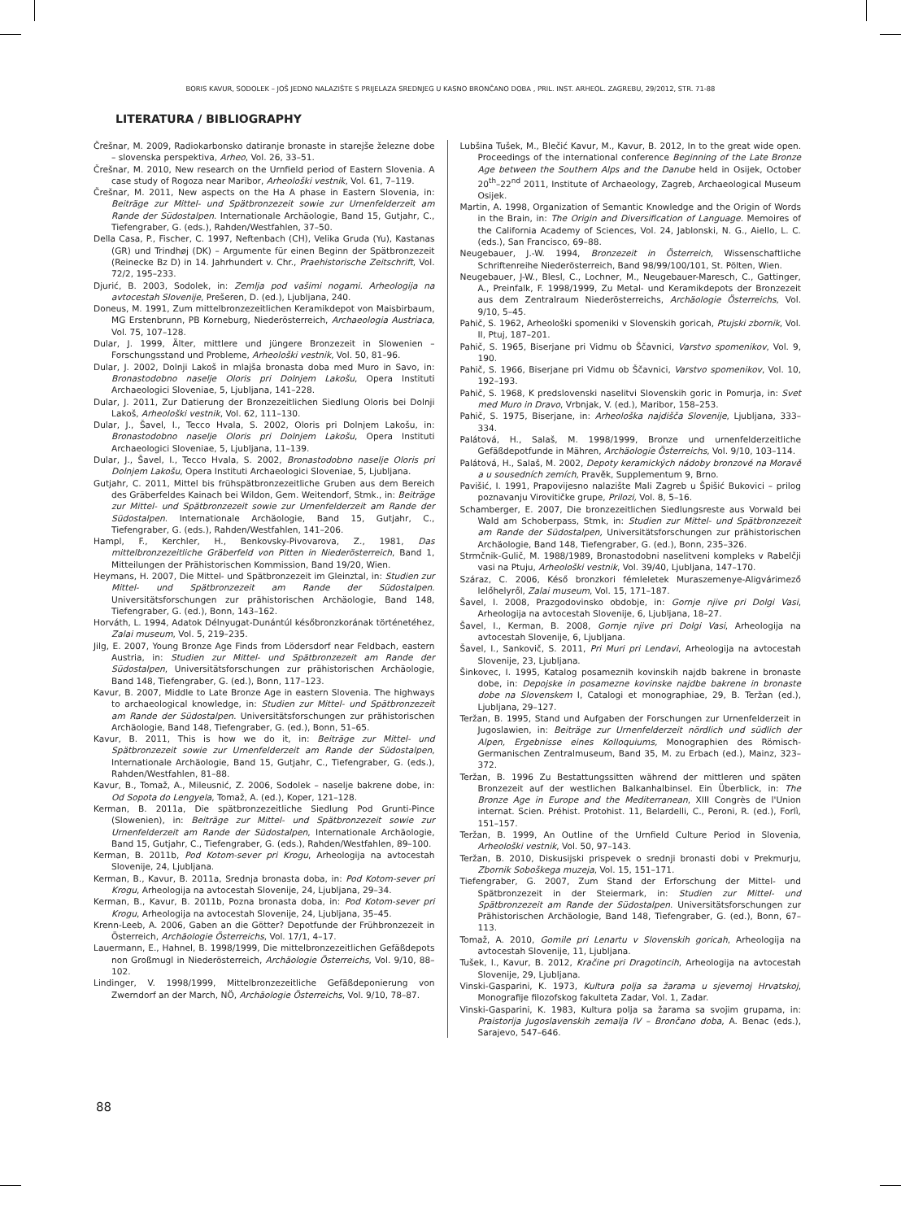BORIS KAVUR, SODOLEK – JOŠ JEDNO NALAZIŠTE S PRIJELAZA SREDNJEG U KASNO BRONČANO DOBA , PRIL. INST. ARHEOL. ZAGREBU, 29/2012, STR. 71-88
LITERATURA / BIBLIOGRAPHY
Črešnar, M. 2009, Radiokarbonsko datiranje bronaste in starejše železne dobe – slovenska perspektiva, Arheo, Vol. 26, 33–51.
Črešnar, M. 2010, New research on the Urnfield period of Eastern Slovenia. A case study of Rogoza near Maribor, Arheološki vestnik, Vol. 61, 7–119.
Črešnar, M. 2011, New aspects on the Ha A phase in Eastern Slovenia, in: Beiträge zur Mittel- und Spätbronzezeit sowie zur Urnenfelderzeit am Rande der Südostalpen. Internationale Archäologie, Band 15, Gutjahr, C., Tiefengraber, G. (eds.), Rahden/Westfahlen, 37–50.
Della Casa, P., Fischer, C. 1997, Neftenbach (CH), Velika Gruda (Yu), Kastanas (GR) und Trindhøj (DK) – Argumente für einen Beginn der Spätbronzezeit (Reinecke Bz D) in 14. Jahrhundert v. Chr., Praehistorische Zeitschrift, Vol. 72/2, 195–233.
Djurić, B. 2003, Sodolek, in: Zemlja pod vašimi nogami. Arheologija na avtocestah Slovenije, Prešeren, D. (ed.), Ljubljana, 240.
Doneus, M. 1991, Zum mittelbronzezeitlichen Keramikdepot von Maisbirbaum, MG Erstenbrunn, PB Korneburg, Niederösterreich, Archaeologia Austriaca, Vol. 75, 107–128.
Dular, J. 1999, Älter, mittlere und jüngere Bronzezeit in Slowenien – Forschungsstand und Probleme, Arheološki vestnik, Vol. 50, 81–96.
Dular, J. 2002, Dolnji Lakoš in mlajša bronasta doba med Muro in Savo, in: Bronastodobno naselje Oloris pri Dolnjem Lakošu, Opera Instituti Archaeologici Sloveniae, 5, Ljubljana, 141–228.
Dular, J. 2011, Zur Datierung der Bronzezeitlichen Siedlung Oloris bei Dolnji Lakoš, Arheološki vestnik, Vol. 62, 111–130.
Dular, J., Šavel, I., Tecco Hvala, S. 2002, Oloris pri Dolnjem Lakošu, in: Bronastodobno naselje Oloris pri Dolnjem Lakošu, Opera Instituti Archaeologici Sloveniae, 5, Ljubljana, 11–139.
Dular, J., Šavel, I., Tecco Hvala, S. 2002, Bronastodobno naselje Oloris pri Dolnjem Lakošu, Opera Instituti Archaeologici Sloveniae, 5, Ljubljana.
Gutjahr, C. 2011, Mittel bis frühspätbronzezeitliche Gruben aus dem Bereich des Gräberfeldes Kainach bei Wildon, Gem. Weitendorf, Stmk., in: Beiträge zur Mittel- und Spätbronzezeit sowie zur Urnenfelderzeit am Rande der Südostalpen. Internationale Archäologie, Band 15, Gutjahr, C., Tiefengraber, G. (eds.), Rahden/Westfahlen, 141–206.
Hampl, F., Kerchler, H., Benkovsky-Pivovarova, Z., 1981, Das mittelbronzezeitliche Gräberfeld von Pitten in Niederösterreich, Band 1, Mitteilungen der Prähistorischen Kommission, Band 19/20, Wien.
Heymans, H. 2007, Die Mittel- und Spätbronzezeit im Gleinztal, in: Studien zur Mittel- und Spätbronzezeit am Rande der Südostalpen. Universitätsforschungen zur prähistorischen Archäologie, Band 148, Tiefengraber, G. (ed.), Bonn, 143–162.
Horváth, L. 1994, Adatok Délnyugat-Dunántúl későbronzkorának történetéhez, Zalai museum, Vol. 5, 219–235.
Jilg, E. 2007, Young Bronze Age Finds from Lödersdorf near Feldbach, eastern Austria, in: Studien zur Mittel- und Spätbronzezeit am Rande der Südostalpen, Universitätsforschungen zur prähistorischen Archäologie, Band 148, Tiefengraber, G. (ed.), Bonn, 117–123.
Kavur, B. 2007, Middle to Late Bronze Age in eastern Slovenia. The highways to archaeological knowledge, in: Studien zur Mittel- und Spätbronzezeit am Rande der Südostalpen. Universitätsforschungen zur prähistorischen Archäologie, Band 148, Tiefengraber, G. (ed.), Bonn, 51–65.
Kavur, B. 2011, This is how we do it, in: Beiträge zur Mittel- und Spätbronzezeit sowie zur Urnenfelderzeit am Rande der Südostalpen, Internationale Archäologie, Band 15, Gutjahr, C., Tiefengraber, G. (eds.), Rahden/Westfahlen, 81–88.
Kavur, B., Tomaž, A., Mileusnić, Z. 2006, Sodolek – naselje bakrene dobe, in: Od Sopota do Lengyela, Tomaž, A. (ed.), Koper, 121–128.
Kerman, B. 2011a, Die spätbronzezeitliche Siedlung Pod Grunti-Pince (Slowenien), in: Beiträge zur Mittel- und Spätbronzezeit sowie zur Urnenfelderzeit am Rande der Südostalpen, Internationale Archäologie, Band 15, Gutjahr, C., Tiefengraber, G. (eds.), Rahden/Westfahlen, 89–100.
Kerman, B. 2011b, Pod Kotom-sever pri Krogu, Arheologija na avtocestah Slovenije, 24, Ljubljana.
Kerman, B., Kavur, B. 2011a, Srednja bronasta doba, in: Pod Kotom-sever pri Krogu, Arheologija na avtocestah Slovenije, 24, Ljubljana, 29–34.
Kerman, B., Kavur, B. 2011b, Pozna bronasta doba, in: Pod Kotom-sever pri Krogu, Arheologija na avtocestah Slovenije, 24, Ljubljana, 35–45.
Krenn-Leeb, A. 2006, Gaben an die Götter? Depotfunde der Frühbronzezeit in Österreich, Archäologie Österreichs, Vol. 17/1, 4–17.
Lauermann, E., Hahnel, B. 1998/1999, Die mittelbronzezeitlichen Gefäßdepots non Großmugl in Niederösterreich, Archäologie Österreichs, Vol. 9/10, 88–102.
Lindinger, V. 1998/1999, Mittelbronzezeitliche Gefäßdeponierung von Zwerndorf an der March, NÖ, Archäologie Österreichs, Vol. 9/10, 78–87.
Lubšina Tušek, M., Blečić Kavur, M., Kavur, B. 2012, In to the great wide open. Proceedings of the international conference Beginning of the Late Bronze Age between the Southern Alps and the Danube held in Osijek, October 20<sup>th</sup>–22<sup>nd</sup> 2011, Institute of Archaeology, Zagreb, Archaeological Museum Osijek.
Martin, A. 1998, Organization of Semantic Knowledge and the Origin of Words in the Brain, in: The Origin and Diversification of Language. Memoires of the California Academy of Sciences, Vol. 24, Jablonski, N. G., Aiello, L. C. (eds.), San Francisco, 69–88.
Neugebauer, J.-W. 1994, Bronzezeit in Österreich, Wissenschaftliche Schriftenreihe Niederösterreich, Band 98/99/100/101, St. Pölten, Wien.
Neugebauer, J-W., Blesl, C., Lochner, M., Neugebauer-Maresch, C., Gattinger, A., Preinfalk, F. 1998/1999, Zu Metal- und Keramikdepots der Bronzezeit aus dem Zentralraum Niederösterreichs, Archäologie Österreichs, Vol. 9/10, 5–45.
Pahič, S. 1962, Arheološki spomeniki v Slovenskih goricah, Ptujski zbornik, Vol. II, Ptuj, 187–201.
Pahič, S. 1965, Biserjane pri Vidmu ob Ščavnici, Varstvo spomenikov, Vol. 9, 190.
Pahič, S. 1966, Biserjane pri Vidmu ob Ščavnici, Varstvo spomenikov, Vol. 10, 192–193.
Pahič, S. 1968, K predslovenski naselitvi Slovenskih goric in Pomurja, in: Svet med Muro in Dravo, Vrbnjak, V. (ed.), Maribor, 158–253.
Pahič, S. 1975, Biserjane, in: Arheološka najdišča Slovenije, Ljubljana, 333–334.
Palátová, H., Salaš, M. 1998/1999, Bronze und urnenfelderzeitliche Gefäßdepotfunde in Mähren, Archäologie Österreichs, Vol. 9/10, 103–114.
Palátová, H., Salaš, M. 2002, Depoty keramických nádoby bronzové na Moravě a u sousedních zemích, Pravěk, Supplementum 9, Brno.
Pavišić, I. 1991, Prapovijesno nalazište Mali Zagreb u Špišić Bukovici – prilog poznavanju Virovitičke grupe, Prilozi, Vol. 8, 5–16.
Schamberger, E. 2007, Die bronzezeitlichen Siedlungsreste aus Vorwald bei Wald am Schoberpass, Stmk, in: Studien zur Mittel- und Spätbronzezeit am Rande der Südostalpen, Universitätsforschungen zur prähistorischen Archäologie, Band 148, Tiefengraber, G. (ed.), Bonn, 235–326.
Strmčnik-Gulič, M. 1988/1989, Bronastodobni naselitveni kompleks v Rabelčji vasi na Ptuju, Arheološki vestnik, Vol. 39/40, Ljubljana, 147–170.
Száraz, C. 2006, Késő bronzkori fémleletek Muraszemenye-Aligvárimező lelőhelyről, Zalai museum, Vol. 15, 171–187.
Šavel, I. 2008, Prazgodovinsko obdobje, in: Gornje njive pri Dolgi Vasi, Arheologija na avtocestah Slovenije, 6, Ljubljana, 18–27.
Šavel, I., Kerman, B. 2008, Gornje njive pri Dolgi Vasi, Arheologija na avtocestah Slovenije, 6, Ljubljana.
Šavel, I., Sankovič, S. 2011, Pri Muri pri Lendavi, Arheologija na avtocestah Slovenije, 23, Ljubljana.
Šinkovec, I. 1995, Katalog posameznih kovinskih najdb bakrene in bronaste dobe, in: Depojske in posamezne kovinske najdbe bakrene in bronaste dobe na Slovenskem I, Catalogi et monographiae, 29, B. Teržan (ed.), Ljubljana, 29–127.
Teržan, B. 1995, Stand und Aufgaben der Forschungen zur Urnenfelderzeit in Jugoslawien, in: Beiträge zur Urnenfelderzeit nördlich und südlich der Alpen, Ergebnisse eines Kolloquiums, Monographien des Römisch-Germanischen Zentralmuseum, Band 35, M. zu Erbach (ed.), Mainz, 323–372.
Teržan, B. 1996 Zu Bestattungssitten während der mittleren und späten Bronzezeit auf der westlichen Balkanhalbinsel. Ein Überblick, in: The Bronze Age in Europe and the Mediterranean, XIII Congrès de l'Union internat. Scien. Préhist. Protohist. 11, Belardelli, C., Peroni, R. (ed.), Forlì, 151–157.
Teržan, B. 1999, An Outline of the Urnfield Culture Period in Slovenia, Arheološki vestnik, Vol. 50, 97–143.
Teržan, B. 2010, Diskusijski prispevek o srednji bronasti dobi v Prekmurju, Zbornik Soboškega muzeja, Vol. 15, 151–171.
Tiefengraber, G. 2007, Zum Stand der Erforschung der Mittel- und Spätbronzezeit in der Steiermark, in: Studien zur Mittel- und Spätbronzezeit am Rande der Südostalpen. Universitätsforschungen zur Prähistorischen Archäologie, Band 148, Tiefengraber, G. (ed.), Bonn, 67–113.
Tomaž, A. 2010, Gomile pri Lenartu v Slovenskih goricah, Arheologija na avtocestah Slovenije, 11, Ljubljana.
Tušek, I., Kavur, B. 2012, Kračine pri Dragotincih, Arheologija na avtocestah Slovenije, 29, Ljubljana.
Vinski-Gasparini, K. 1973, Kultura polja sa žarama u sjevernoj Hrvatskoj, Monografije filozofskog fakulteta Zadar, Vol. 1, Zadar.
Vinski-Gasparini, K. 1983, Kultura polja sa žarama sa svojim grupama, in: Praistorija Jugoslavenskih zemalja IV – Brončano doba, A. Benac (eds.), Sarajevo, 547–646.
88